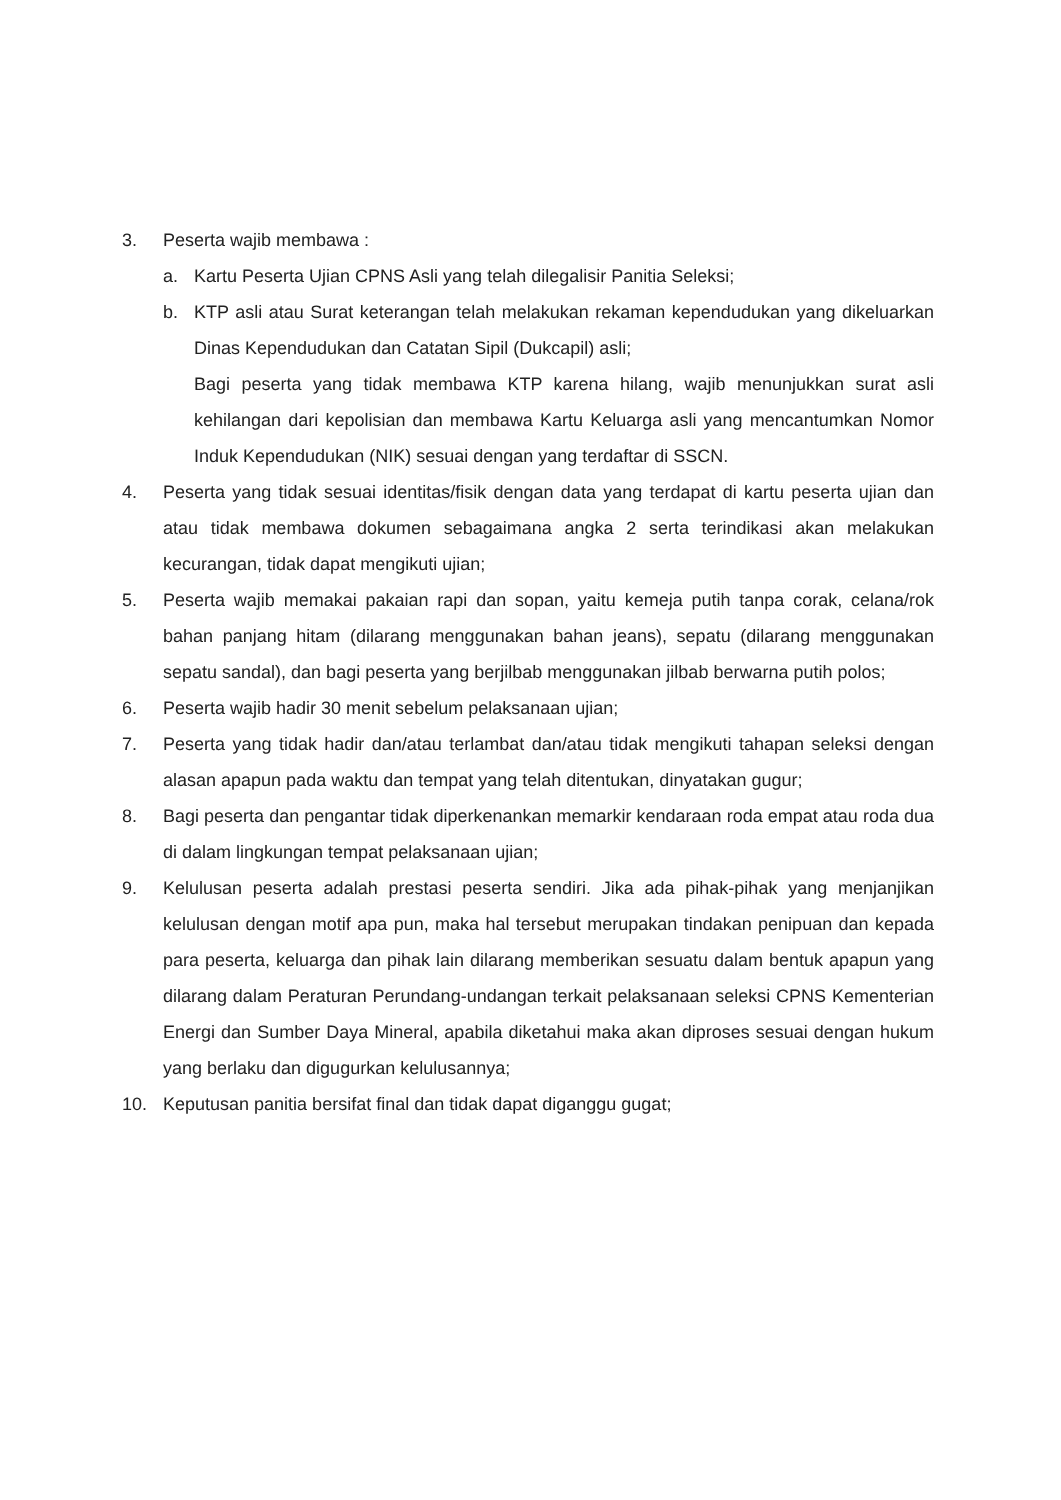3. Peserta wajib membawa :
a. Kartu Peserta Ujian CPNS Asli yang telah dilegalisir Panitia Seleksi;
b. KTP asli atau Surat keterangan telah melakukan rekaman kependudukan yang dikeluarkan Dinas Kependudukan dan Catatan Sipil (Dukcapil) asli;
Bagi peserta yang tidak membawa KTP karena hilang, wajib menunjukkan surat asli kehilangan dari kepolisian dan membawa Kartu Keluarga asli yang mencantumkan Nomor Induk Kependudukan (NIK) sesuai dengan yang terdaftar di SSCN.
4. Peserta yang tidak sesuai identitas/fisik dengan data yang terdapat di kartu peserta ujian dan atau tidak membawa dokumen sebagaimana angka 2 serta terindikasi akan melakukan kecurangan, tidak dapat mengikuti ujian;
5. Peserta wajib memakai pakaian rapi dan sopan, yaitu kemeja putih tanpa corak, celana/rok bahan panjang hitam (dilarang menggunakan bahan jeans), sepatu (dilarang menggunakan sepatu sandal), dan bagi peserta yang berjilbab menggunakan jilbab berwarna putih polos;
6. Peserta wajib hadir 30 menit sebelum pelaksanaan ujian;
7. Peserta yang tidak hadir dan/atau terlambat dan/atau tidak mengikuti tahapan seleksi dengan alasan apapun pada waktu dan tempat yang telah ditentukan, dinyatakan gugur;
8. Bagi peserta dan pengantar tidak diperkenankan memarkir kendaraan roda empat atau roda dua di dalam lingkungan tempat pelaksanaan ujian;
9. Kelulusan peserta adalah prestasi peserta sendiri. Jika ada pihak-pihak yang menjanjikan kelulusan dengan motif apa pun, maka hal tersebut merupakan tindakan penipuan dan kepada para peserta, keluarga dan pihak lain dilarang memberikan sesuatu dalam bentuk apapun yang dilarang dalam Peraturan Perundang-undangan terkait pelaksanaan seleksi CPNS Kementerian Energi dan Sumber Daya Mineral, apabila diketahui maka akan diproses sesuai dengan hukum yang berlaku dan digugurkan kelulusannya;
10. Keputusan panitia bersifat final dan tidak dapat diganggu gugat;